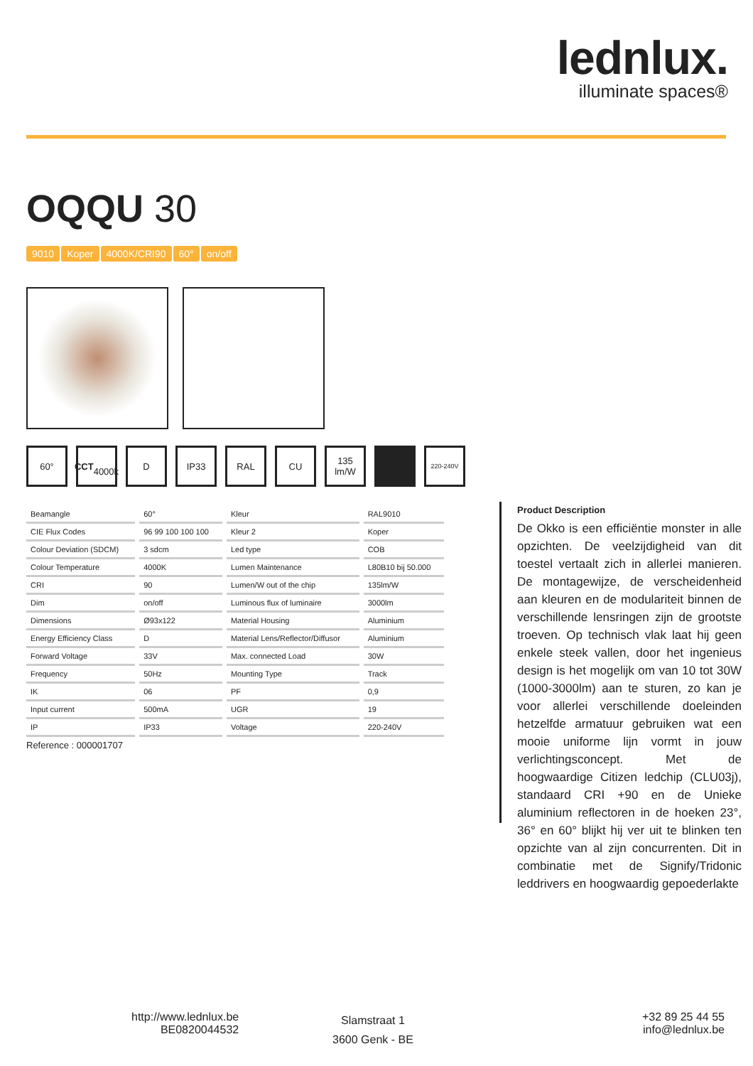lednlux.
illuminate spaces®
OQQU 30
9010 Koper 4000K/CRI90 60° on/off
60° CCT
4000k
D IP33 RAL CU 135
lm/W
220-240V
| Beamangle | 60° | Kleur | RAL9010 |
| CIE Flux Codes | 96 99 100 100 100 | Kleur 2 | Koper |
| Colour Deviation (SDCM) | 3 sdcm | Led type | COB |
| Colour Temperature | 4000K | Lumen Maintenance | L80B10 bij 50.000 |
| CRI | 90 | Lumen/W out of the chip | 135lm/W |
| Dim | on/off | Luminous flux of luminaire | 3000lm |
| Dimensions | Ø93x122 | Material Housing | Aluminium |
| Energy Efficiency Class | D | Material Lens/Reflector/Diffusor | Aluminium |
| Forward Voltage | 33V | Max. connected Load | 30W |
| Frequency | 50Hz | Mounting Type | Track |
| IK | 06 | PF | 0,9 |
| Input current | 500mA | UGR | 19 |
| IP | IP33 | Voltage | 220-240V |
Reference : 000001707
Product Description
De Okko is een efficiëntie monster in alle opzichten. De veelzijdigheid van dit toestel vertaalt zich in allerlei manieren. De montagewijze, de verscheidenheid aan kleuren en de modulariteit binnen de verschillende lensringen zijn de grootste troeven. Op technisch vlak laat hij geen enkele steek vallen, door het ingenieus design is het mogelijk om van 10 tot 30W (1000-3000lm) aan te sturen, zo kan je voor allerlei verschillende doeleinden hetzelfde armatuur gebruiken wat een mooie uniforme lijn vormt in jouw verlichtingsconcept. Met de hoogwaardige Citizen ledchip (CLU03j), standaard CRI +90 en de Unieke aluminium reflectoren in de hoeken 23°, 36° en 60° blijkt hij ver uit te blinken ten opzichte van al zijn concurrenten. Dit in combinatie met de Signify/Tridonic leddrivers en hoogwaardig gepoederlakte
http://www.lednlux.be
BE0820044532
Slamstraat 1
3600 Genk - BE
+32 89 25 44 55
info@lednlux.be